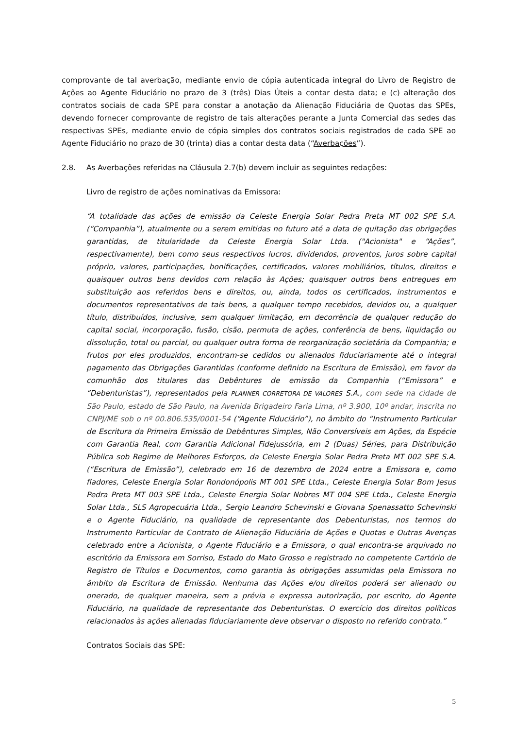comprovante de tal averbação, mediante envio de cópia autenticada integral do Livro de Registro de Ações ao Agente Fiduciário no prazo de 3 (três) Dias Úteis a contar desta data; e (c) alteração dos contratos sociais de cada SPE para constar a anotação da Alienação Fiduciária de Quotas das SPEs, devendo fornecer comprovante de registro de tais alterações perante a Junta Comercial das sedes das respectivas SPEs, mediante envio de cópia simples dos contratos sociais registrados de cada SPE ao Agente Fiduciário no prazo de 30 (trinta) dias a contar desta data (“Averbações”).
2.8. As Averbações referidas na Cláusula 2.7(b) devem incluir as seguintes redações:
Livro de registro de ações nominativas da Emissora:
“A totalidade das ações de emissão da Celeste Energia Solar Pedra Preta MT 002 SPE S.A. (“Companhia”), atualmente ou a serem emitidas no futuro até a data de quitação das obrigações garantidas, de titularidade da Celeste Energia Solar Ltda. ("Acionista" e “Ações”, respectivamente), bem como seus respectivos lucros, dividendos, proventos, juros sobre capital próprio, valores, participações, bonificações, certificados, valores mobiliários, títulos, direitos e quaisquer outros bens devidos com relação às Ações; quaisquer outros bens entregues em substituição aos referidos bens e direitos, ou, ainda, todos os certificados, instrumentos e documentos representativos de tais bens, a qualquer tempo recebidos, devidos ou, a qualquer título, distribuídos, inclusive, sem qualquer limitação, em decorrência de qualquer redução do capital social, incorporação, fusão, cisão, permuta de ações, conferência de bens, liquidação ou dissolução, total ou parcial, ou qualquer outra forma de reorganização societária da Companhia; e frutos por eles produzidos, encontram-se cedidos ou alienados fiduciariamente até o integral pagamento das Obrigações Garantidas (conforme definido na Escritura de Emissão), em favor da comunhão dos titulares das Debêntures de emissão da Companhia (“Emissora” e “Debenturistas”), representados pela PLANNER CORRETORA DE VALORES S.A., com sede na cidade de São Paulo, estado de São Paulo, na Avenida Brigadeiro Faria Lima, nº 3.900, 10º andar, inscrita no CNPJ/ME sob o nº 00.806.535/0001-54 (“Agente Fiduciário”), no âmbito do “Instrumento Particular de Escritura da Primeira Emissão de Debêntures Simples, Não Conversíveis em Ações, da Espécie com Garantia Real, com Garantia Adicional Fidejussória, em 2 (Duas) Séries, para Distribuição Pública sob Regime de Melhores Esforços, da Celeste Energia Solar Pedra Preta MT 002 SPE S.A. (“Escritura de Emissão”), celebrado em 16 de dezembro de 2024 entre a Emissora e, como fiadores, Celeste Energia Solar Rondonópolis MT 001 SPE Ltda., Celeste Energia Solar Bom Jesus Pedra Preta MT 003 SPE Ltda., Celeste Energia Solar Nobres MT 004 SPE Ltda., Celeste Energia Solar Ltda., SLS Agropecuária Ltda., Sergio Leandro Schevinski e Giovana Spenassatto Schevinski e o Agente Fiduciário, na qualidade de representante dos Debenturistas, nos termos do Instrumento Particular de Contrato de Alienação Fiduciária de Ações e Quotas e Outras Avenças celebrado entre a Acionista, o Agente Fiduciário e a Emissora, o qual encontra-se arquivado no escritório da Emissora em Sorriso, Estado do Mato Grosso e registrado no competente Cartório de Registro de Títulos e Documentos, como garantia às obrigações assumidas pela Emissora no âmbito da Escritura de Emissão. Nenhuma das Ações e/ou direitos poderá ser alienado ou onerado, de qualquer maneira, sem a prévia e expressa autorização, por escrito, do Agente Fiduciário, na qualidade de representante dos Debenturistas. O exercício dos direitos políticos relacionados às ações alienadas fiduciariamente deve observar o disposto no referido contrato.”
Contratos Sociais das SPE:
5